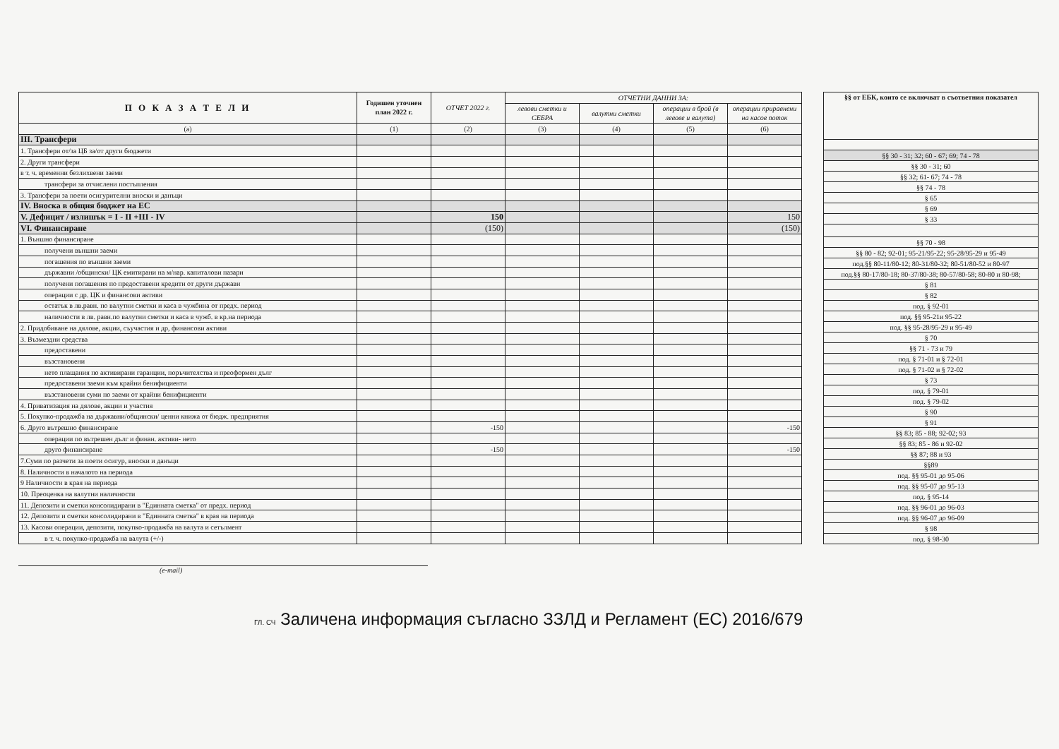| П О К А З А Т Е Л И | Годишен уточнен план 2022 г. | ОТЧЕТ 2022 г. | ОТЧЕТНИ ДАННИ ЗА: | | | |
| --- | --- | --- | --- | --- | --- | --- |
| | | | левови сметки и СЕБРА | валутни сметки | операции в брой (в левове и валута) | операции приравнени на касов поток |
| (а) | (1) | (2) | (3) | (4) | (5) | (6) |
| III. Трансфери | | | | | | |
| 1. Трансфери от/за ЦБ за/от други бюджети | | | | | | |
| 2. Други трансфери | | | | | | |
| в т. ч. временни безлихвени заеми | | | | | | |
| трансфери за отчислени постъпления | | | | | | |
| 3. Трансфери за поети осигурителни вноски и данъци | | | | | | |
| IV. Вноска в общия бюджет на ЕС | | | | | | |
| V. Дефицит / излишък = I - II +III - IV | | 150 | | | | 150 |
| VI. Финансиране | | (150) | | | | (150) |
| 1. Външно финансиране | | | | | | |
| получени външни заеми | | | | | | |
| погашения по външни заеми | | | | | | |
| държавни /общински/ ЦК емитирани на м/нар. капиталови пазари | | | | | | |
| получени погашения по предоставени кредити от други държави | | | | | | |
| операции с др. ЦК и финансови активи | | | | | | |
| остатък в лв.равн. по валутни сметки и каса в чужбина от предх. период | | | | | | |
| наличности в лв. равн.по валутни сметки и каса в чужб. в кр.на периода | | | | | | |
| 2. Придобиване на дялове, акции, съучастия и др, финансови активи | | | | | | |
| 3. Възмездни средства | | | | | | |
| предоставени | | | | | | |
| възстановени | | | | | | |
| нето плащания по активирани гаранции, поръчителства и преоформен дълг | | | | | | |
| предоставени заеми към крайни бенифициенти | | | | | | |
| възстановени суми по заеми от крайни бенифициенти | | | | | | |
| 4. Приватизация на дялове, акции и участия | | | | | | |
| 5. Покупко-продажба на държавни/общински/ ценни книжа от бюдж. предприятия | | | | | | |
| 6. Друго вътрешно финансиране | | -150 | | | | -150 |
| операции по вътрешен дълг и финан. активи- нето | | | | | | |
| друго финансиране | | -150 | | | | -150 |
| 7.Суми по разчети за поети осигур, вноски и данъци | | | | | | |
| 8. Наличности в началото на периода | | | | | | |
| 9 Наличности в края на периода | | | | | | |
| 10. Преоценка на валутни наличности | | | | | | |
| 11. Депозити и сметки консолидирани в "Единната сметка" от предх. период | | | | | | |
| 12. Депозити и сметки консолидирани в "Единната сметка" в края на периода | | | | | | |
| 13. Касови операции, депозити, покупко-продажба на валута и сетълмент | | | | | | |
| в т. ч. покупко-продажба на валута (+/-) | | | | | | |
| §§ от ЕБК, които се включват в съответния показател |
| --- |
| §§ 30 - 31; 32; 60 - 67; 69; 74 - 78 |
| §§ 30 - 31; 60 |
| §§ 32; 61- 67; 74 - 78 |
| §§ 74 - 78 |
| § 65 |
| § 69 |
| § 33 |
| §§ 70 - 98 |
| §§ 80 - 82; 92-01; 95-21/95-22; 95-28/95-29 и 95-49 |
| под.§§ 80-11/80-12; 80-31/80-32; 80-51/80-52 и 80-97 |
| под.§§ 80-17/80-18; 80-37/80-38; 80-57/80-58; 80-80 и 80-98; |
| § 81 |
| § 82 |
| под. § 92-01 |
| под. §§ 95-21и 95-22 |
| под. §§ 95-28/95-29 и 95-49 |
| § 70 |
| §§ 71 - 73 и 79 |
| под. § 71-01 и § 72-01 |
| под. § 71-02 и § 72-02 |
| § 73 |
| под. § 79-01 |
| под. § 79-02 |
| § 90 |
| § 91 |
| §§ 83; 85 - 88; 92-02; 93 |
| §§ 83; 85 - 86 и 92-02 |
| §§ 87; 88 и 93 |
| §§89 |
| под. §§ 95-01 до 95-06 |
| под. §§ 95-07 до 95-13 |
| под. § 95-14 |
| под. §§ 96-01 до 96-03 |
| под. §§ 96-07 до 96-09 |
| § 98 |
| под. § 98-30 |
(e-mail)
ГЛ. СЧ Заличена информация съгласно ЗЗЛД и Регламент (ЕС) 2016/679